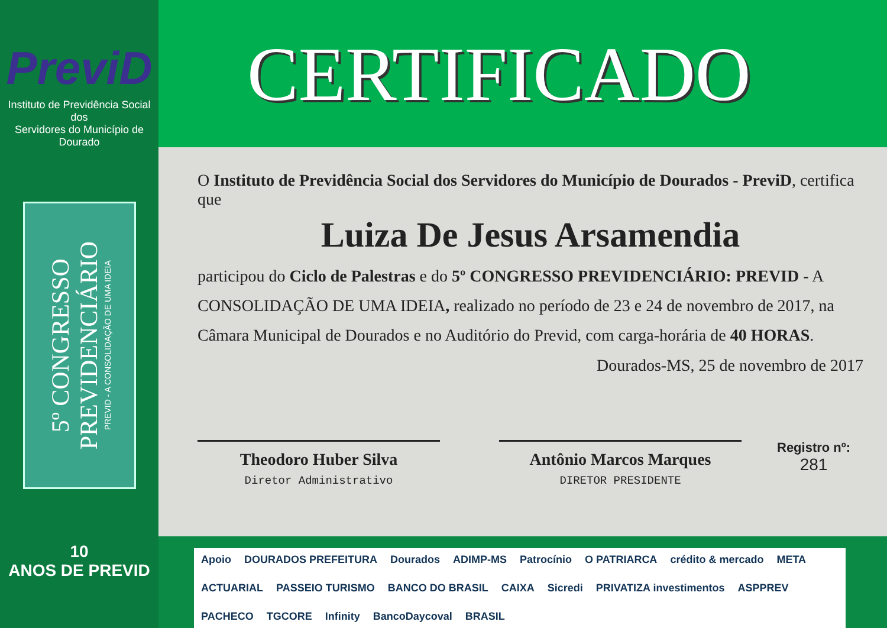PreviD
Instituto de Previdência Social dos
Servidores do Município de Dourado
5º CONGRESSO
PREVIDENCIÁRIO
PREVID - A CONSOLIDAÇÃO DE UMA IDEIA
10
ANOS DE PREVID
CERTIFICADO
O Instituto de Previdência Social dos Servidores do Município de Dourados - PreviD, certifica que
Luiza De Jesus Arsamendia
participou do Ciclo de Palestras e do 5º CONGRESSO PREVIDENCIÁRIO: PREVID - A CONSOLIDAÇÃO DE UMA IDEIA, realizado no período de 23 e 24 de novembro de 2017, na Câmara Municipal de Dourados e no Auditório do Previd, com carga-horária de 40 HORAS.
Dourados-MS, 25 de novembro de 2017
Theodoro Huber Silva
Diretor Administrativo
Antônio Marcos Marques
DIRETOR PRESIDENTE
Registro nº:
281
Apoio DOURADOS PREFEITURA Dourados ADIMP-MS Patrocínio O PATRIARCA crédito & mercado META ACTUARIAL PASSEIO TURISMO BANCO DO BRASIL CAIXA Sicredi PRIVATIZA investimentos ASPPREV PACHECO TGCORE Infinity BancoDaycoval BRASIL